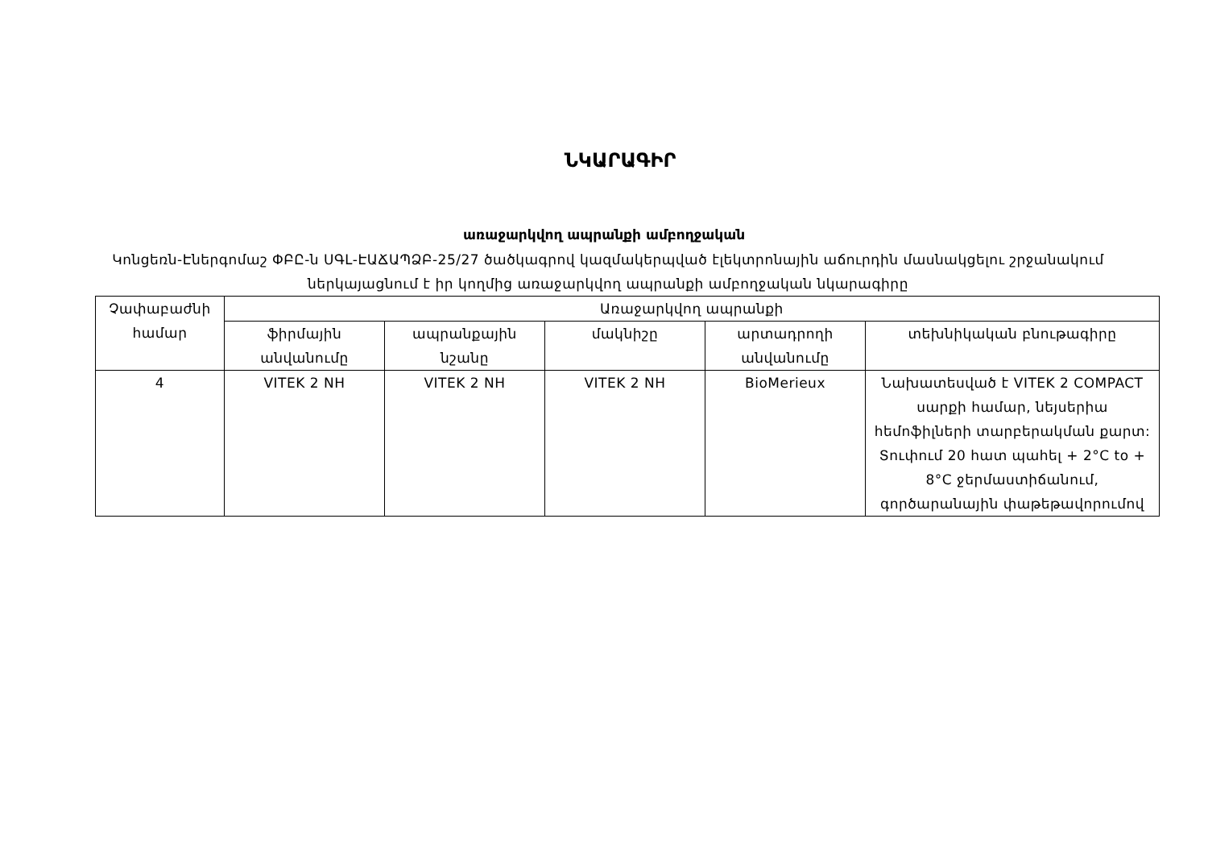ՆԿԱՐԱԳԻՐ
առաջարկվող ապրանքի ամբողջական
Կոնցեռն-Էներգոմաշ ՓԲԸ-ն ՍԳԼ-ԷԱՃԱՊՁԲ-25/27 ծածկագրով կազմակերպված էլեկտրոնային աճուրդին մասնակցելու շրջանակում ներկայացնում է իր կողմից առաջարկվող ապրանքի ամբողջական նկարագիրը
| Չափաբաժնի համար | Առաջարկվող ապրանքի | | | | |
| --- | --- | --- | --- | --- | --- |
| | ֆիրմային անվանումը | ապրանքային նշանը | մակնիշը | արտադրողի անվանումը | տեխնիկական բնութագիրը |
| 4 | VITEK 2 NH | VITEK 2 NH | VITEK 2 NH | BioMerieux | Նախատեսված է VITEK 2 COMPACT սարքի համար, նեյսերիա հեմոֆիլների տարբերակման քարտ: Տուփում 20 հատ պահել + 2°C to + 8°C ջերմաստիճանում, գործարանային փաթեթավորումով |